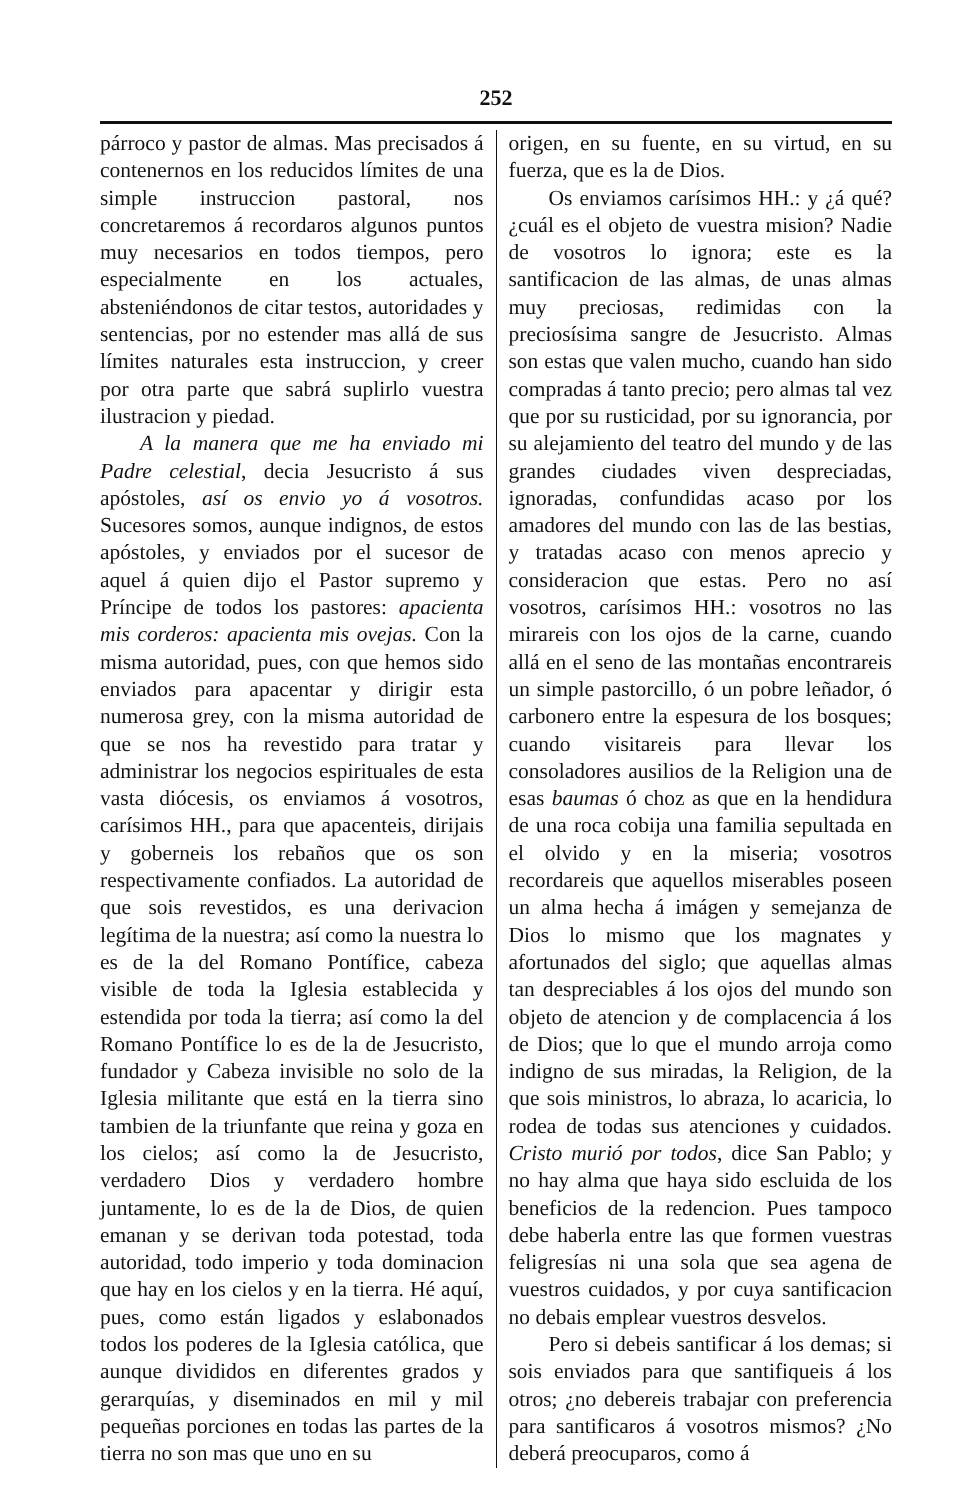252
párroco y pastor de almas. Mas precisados á contenernos en los reducidos límites de una simple instruccion pastoral, nos concretaremos á recordaros algunos puntos muy necesarios en todos tiempos, pero especialmente en los actuales, absteniéndonos de citar testos, autoridades y sentencias, por no estender mas allá de sus límites naturales esta instruccion, y creer por otra parte que sabrá suplirlo vuestra ilustracion y piedad.
A la manera que me ha enviado mi Padre celestial, decia Jesucristo á sus apóstoles, así os envio yo á vosotros. Sucesores somos, aunque indignos, de estos apóstoles, y enviados por el sucesor de aquel á quien dijo el Pastor supremo y Príncipe de todos los pastores: apacienta mis corderos: apacienta mis ovejas. Con la misma autoridad, pues, con que hemos sido enviados para apacentar y dirigir esta numerosa grey, con la misma autoridad de que se nos ha revestido para tratar y administrar los negocios espirituales de esta vasta diócesis, os enviamos á vosotros, carísimos HH., para que apacenteis, dirijais y goberneis los rebaños que os son respectivamente confiados. La autoridad de que sois revestidos, es una derivacion legítima de la nuestra; así como la nuestra lo es de la del Romano Pontífice, cabeza visible de toda la Iglesia establecida y estendida por toda la tierra; así como la del Romano Pontífice lo es de la de Jesucristo, fundador y Cabeza invisible no solo de la Iglesia militante que está en la tierra sino tambien de la triunfante que reina y goza en los cielos; así como la de Jesucristo, verdadero Dios y verdadero hombre juntamente, lo es de la de Dios, de quien emanan y se derivan toda potestad, toda autoridad, todo imperio y toda dominacion que hay en los cielos y en la tierra. Hé aquí, pues, como están ligados y eslabonados todos los poderes de la Iglesia católica, que aunque divididos en diferentes grados y gerarquías, y diseminados en mil y mil pequeñas porciones en todas las partes de la tierra no son mas que uno en su
origen, en su fuente, en su virtud, en su fuerza, que es la de Dios.
Os enviamos carísimos HH.: y ¿á qué? ¿cuál es el objeto de vuestra mision? Nadie de vosotros lo ignora; este es la santificacion de las almas, de unas almas muy preciosas, redimidas con la preciosísima sangre de Jesucristo. Almas son estas que valen mucho, cuando han sido compradas á tanto precio; pero almas tal vez que por su rusticidad, por su ignorancia, por su alejamiento del teatro del mundo y de las grandes ciudades viven despreciadas, ignoradas, confundidas acaso por los amadores del mundo con las de las bestias, y tratadas acaso con menos aprecio y consideracion que estas. Pero no así vosotros, carísimos HH.: vosotros no las mirareis con los ojos de la carne, cuando allá en el seno de las montañas encontrareis un simple pastorcillo, ó un pobre leñador, ó carbonero entre la espesura de los bosques; cuando visitareis para llevar los consoladores ausilios de la Religion una de esas baumas ó choz as que en la hendidura de una roca cobija una familia sepultada en el olvido y en la miseria; vosotros recordareis que aquellos miserables poseen un alma hecha á imágen y semejanza de Dios lo mismo que los magnates y afortunados del siglo; que aquellas almas tan despreciables á los ojos del mundo son objeto de atencion y de complacencia á los de Dios; que lo que el mundo arroja como indigno de sus miradas, la Religion, de la que sois ministros, lo abraza, lo acaricia, lo rodea de todas sus atenciones y cuidados. Cristo murió por todos, dice San Pablo; y no hay alma que haya sido escluida de los beneficios de la redencion. Pues tampoco debe haberla entre las que formen vuestras feligresías ni una sola que sea agena de vuestros cuidados, y por cuya santificacion no debais emplear vuestros desvelos.
Pero si debeis santificar á los demas; si sois enviados para que santifiqueis á los otros; ¿no debereis trabajar con preferencia para santificaros á vosotros mismos? ¿No deberá preocuparos, como á